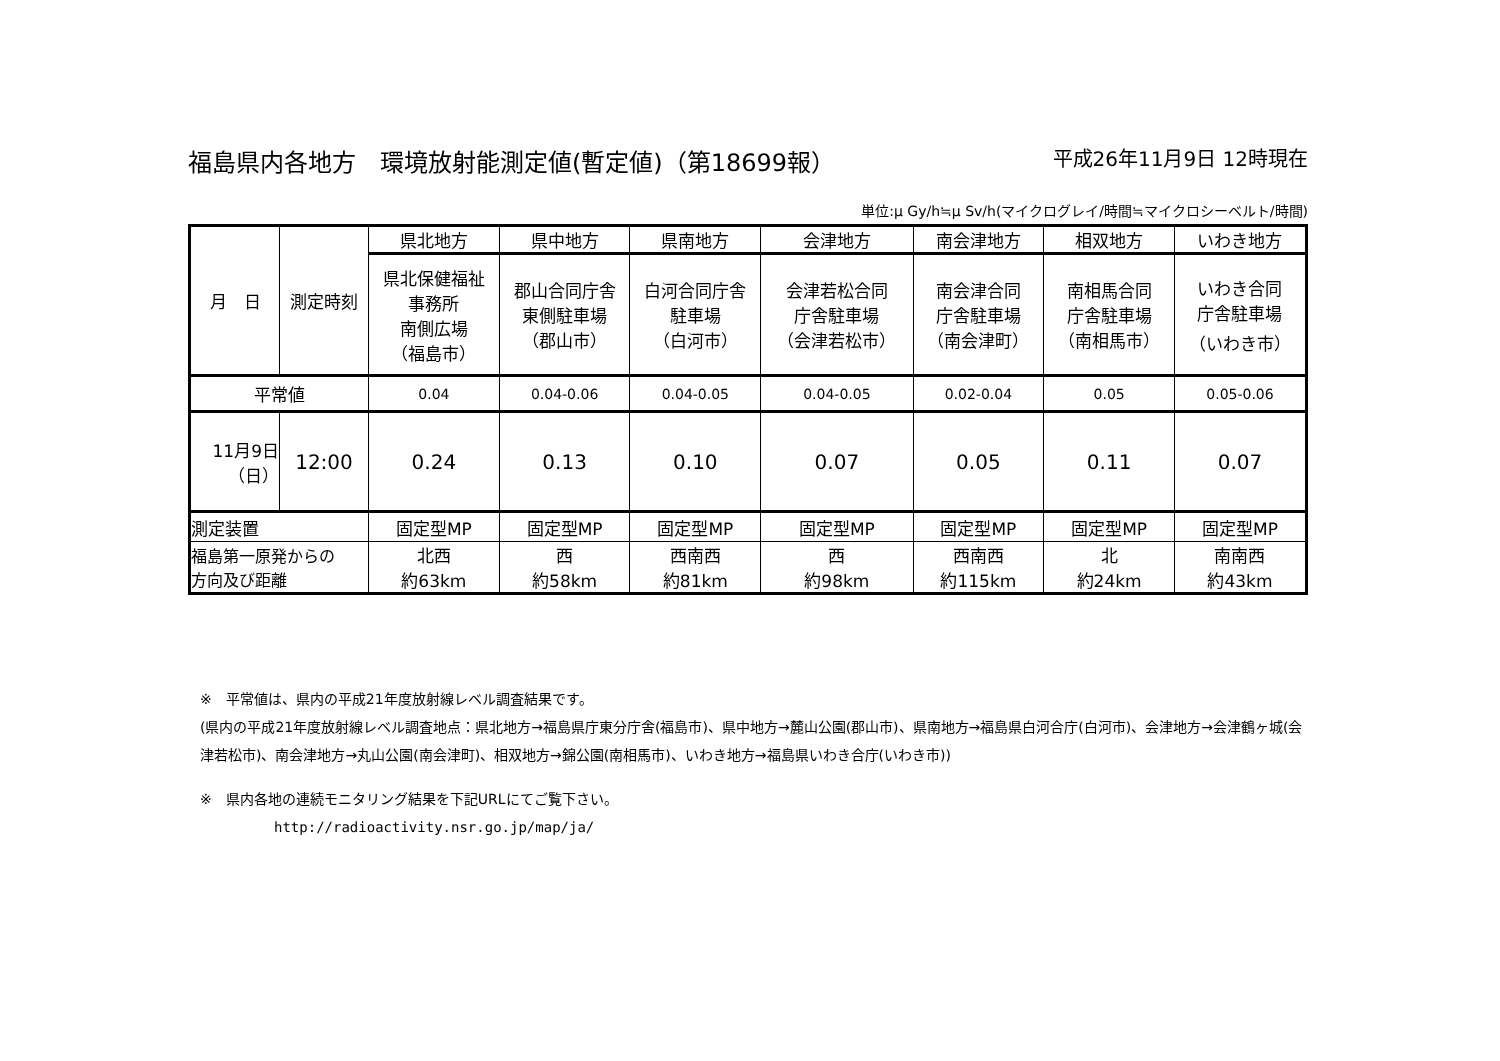福島県内各地方　環境放射能測定値(暫定値)（第18699報） 平成26年11月9日 12時現在
単位:μ Gy/h≒μ Sv/h(マイクログレイ/時間≒マイクロシーベルト/時間)
| 月 日 | 測定時刻 | 県北地方 | 県中地方 | 県南地方 | 会津地方 | 南会津地方 | 相双地方 | いわき地方 |
| | | 県北保健福祉 事務所 南側広場 （福島市） | 郡山合同庁舎 東側駐車場 （郡山市） | 白河合同庁舎 駐車場 （白河市） | 会津若松合同 庁舎駐車場 （会津若松市） | 南会津合同 庁舎駐車場 （南会津町） | 南相馬合同 庁舎駐車場 （南相馬市） | いわき合同 庁舎駐車場 （いわき市） |
| 平常値 | | 0.04 | 0.04-0.06 | 0.04-0.05 | 0.04-0.05 | 0.02-0.04 | 0.05 | 0.05-0.06 |
| 11月9日 （日） | 12:00 | 0.24 | 0.13 | 0.10 | 0.07 | 0.05 | 0.11 | 0.07 |
| 測定装置 | | 固定型MP | 固定型MP | 固定型MP | 固定型MP | 固定型MP | 固定型MP | 固定型MP |
| 福島第一原発からの 方向及び距離 | | 北西 約63km | 西 約58km | 西南西 約81km | 西 約98km | 西南西 約115km | 北 約24km | 南南西 約43km |
※　平常値は、県内の平成21年度放射線レベル調査結果です。
(県内の平成21年度放射線レベル調査地点：県北地方→福島県庁東分庁舎(福島市)、県中地方→麓山公園(郡山市)、県南地方→福島県白河合庁(白河市)、会津地方→会津鶴ヶ城(会津若松市)、南会津地方→丸山公園(南会津町)、相双地方→錦公園(南相馬市)、いわき地方→福島県いわき合庁(いわき市))
※　県内各地の連続モニタリング結果を下記URLにてご覧下さい。
http://radioactivity.nsr.go.jp/map/ja/